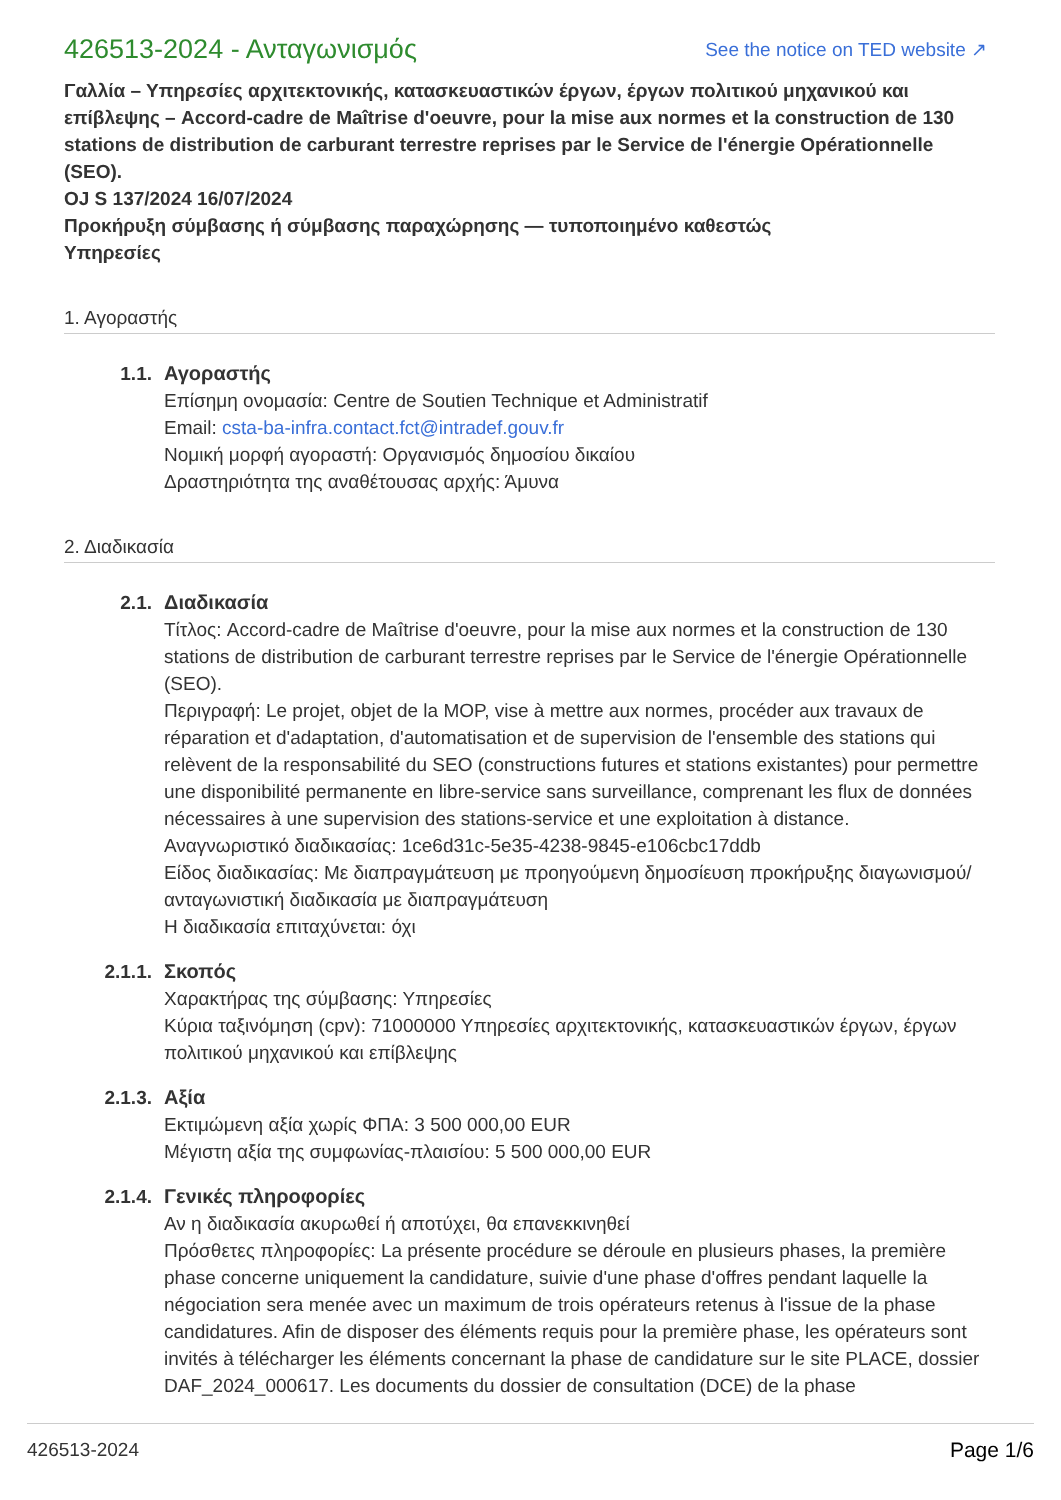426513-2024 - Ανταγωνισμός
See the notice on TED website ↗
Γαλλία – Υπηρεσίες αρχιτεκτονικής, κατασκευαστικών έργων, έργων πολιτικού μηχανικού και επίβλεψης – Accord-cadre de Maîtrise d'oeuvre, pour la mise aux normes et la construction de 130 stations de distribution de carburant terrestre reprises par le Service de l'énergie Opérationnelle (SEO).
OJ S 137/2024 16/07/2024
Προκήρυξη σύμβασης ή σύμβασης παραχώρησης — τυποποιημένο καθεστώς
Υπηρεσίες
1. Αγοραστής
1.1. Αγοραστής
Επίσημη ονομασία: Centre de Soutien Technique et Administratif
Email: csta-ba-infra.contact.fct@intradef.gouv.fr
Νομική μορφή αγοραστή: Οργανισμός δημοσίου δικαίου
Δραστηριότητα της αναθέτουσας αρχής: Άμυνα
2. Διαδικασία
2.1. Διαδικασία
Τίτλος: Accord-cadre de Maîtrise d'oeuvre, pour la mise aux normes et la construction de 130 stations de distribution de carburant terrestre reprises par le Service de l'énergie Opérationnelle (SEO).
Περιγραφή: Le projet, objet de la MOP, vise à mettre aux normes, procéder aux travaux de réparation et d'adaptation, d'automatisation et de supervision de l'ensemble des stations qui relèvent de la responsabilité du SEO (constructions futures et stations existantes) pour permettre une disponibilité permanente en libre-service sans surveillance, comprenant les flux de données nécessaires à une supervision des stations-service et une exploitation à distance.
Αναγνωριστικό διαδικασίας: 1ce6d31c-5e35-4238-9845-e106cbc17ddb
Είδος διαδικασίας: Με διαπραγμάτευση με προηγούμενη δημοσίευση προκήρυξης διαγωνισμού/ανταγωνιστική διαδικασία με διαπραγμάτευση
Η διαδικασία επιταχύνεται: όχι
2.1.1. Σκοπός
Χαρακτήρας της σύμβασης: Υπηρεσίες
Κύρια ταξινόμηση (cpv): 71000000 Υπηρεσίες αρχιτεκτονικής, κατασκευαστικών έργων, έργων πολιτικού μηχανικού και επίβλεψης
2.1.3. Αξία
Εκτιμώμενη αξία χωρίς ΦΠΑ: 3 500 000,00 EUR
Μέγιστη αξία της συμφωνίας-πλαισίου: 5 500 000,00 EUR
2.1.4. Γενικές πληροφορίες
Αν η διαδικασία ακυρωθεί ή αποτύχει, θα επανεκκινηθεί
Πρόσθετες πληροφορίες: La présente procédure se déroule en plusieurs phases, la première phase concerne uniquement la candidature, suivie d'une phase d'offres pendant laquelle la négociation sera menée avec un maximum de trois opérateurs retenus à l'issue de la phase candidatures. Afin de disposer des éléments requis pour la première phase, les opérateurs sont invités à télécharger les éléments concernant la phase de candidature sur le site PLACE, dossier DAF_2024_000617. Les documents du dossier de consultation (DCE) de la phase
426513-2024 Page 1/6